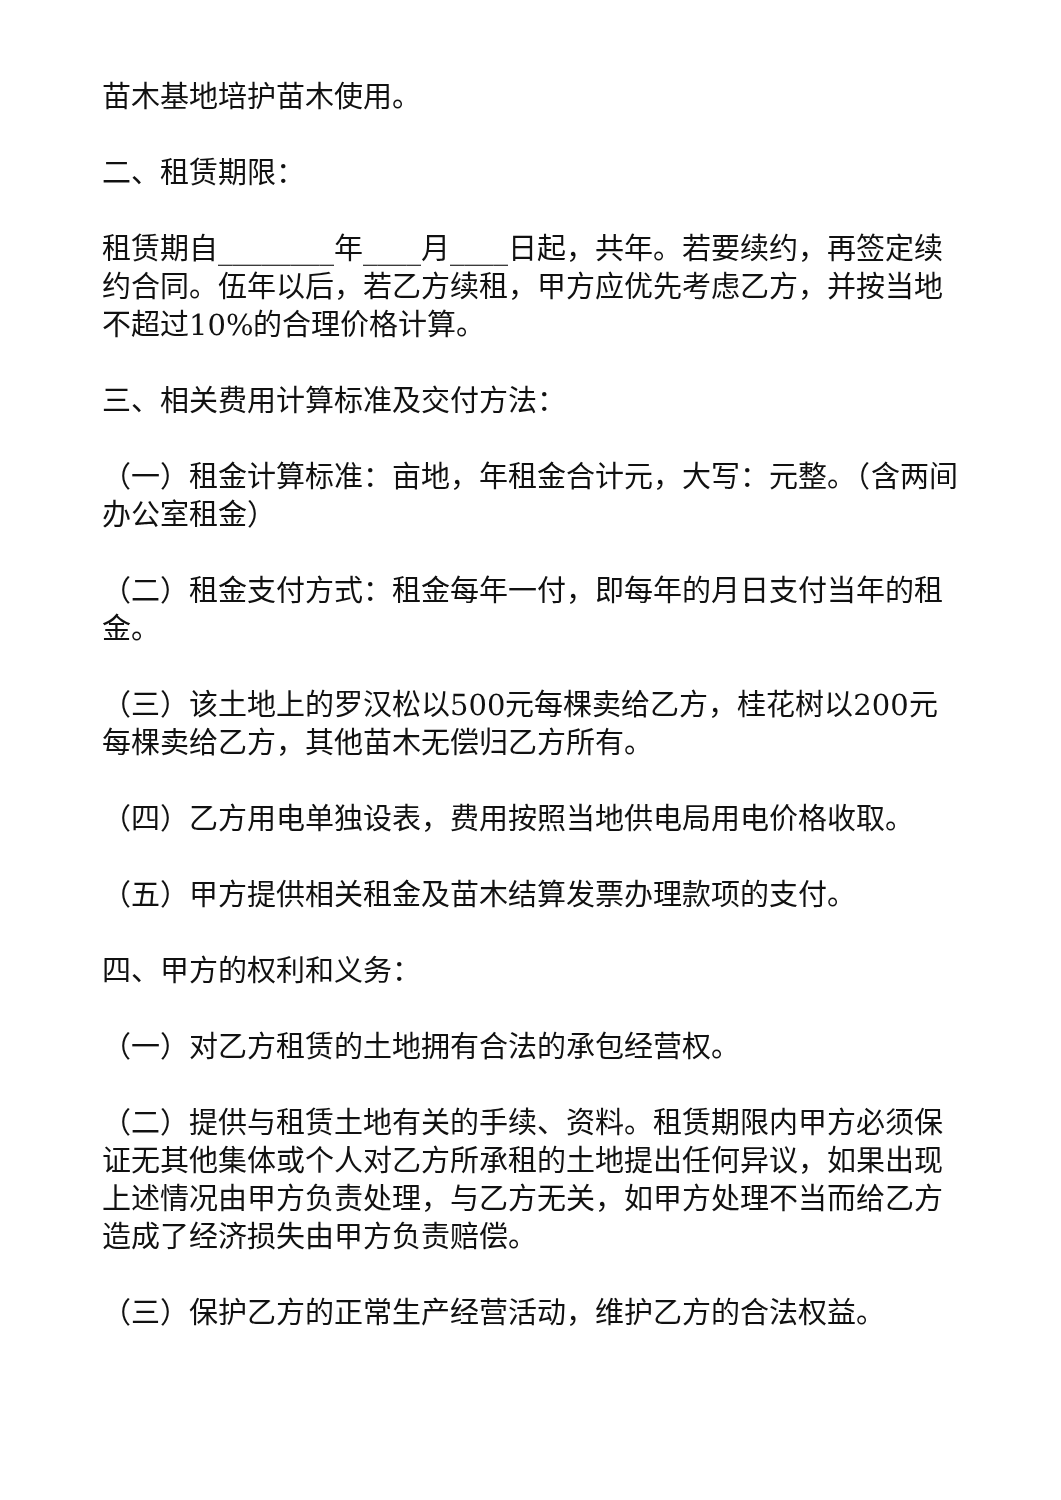苗木基地培护苗木使用。
二、租赁期限：
租赁期自________年____月____日起，共年。若要续约，再签定续约合同。伍年以后，若乙方续租，甲方应优先考虑乙方，并按当地不超过10%的合理价格计算。
三、相关费用计算标准及交付方法：
（一）租金计算标准：亩地，年租金合计元，大写：元整。（含两间办公室租金）
（二）租金支付方式：租金每年一付，即每年的月日支付当年的租金。
（三）该土地上的罗汉松以500元每棵卖给乙方，桂花树以200元每棵卖给乙方，其他苗木无偿归乙方所有。
（四）乙方用电单独设表，费用按照当地供电局用电价格收取。
（五）甲方提供相关租金及苗木结算发票办理款项的支付。
四、甲方的权利和义务：
（一）对乙方租赁的土地拥有合法的承包经营权。
（二）提供与租赁土地有关的手续、资料。租赁期限内甲方必须保证无其他集体或个人对乙方所承租的土地提出任何异议，如果出现上述情况由甲方负责处理，与乙方无关，如甲方处理不当而给乙方造成了经济损失由甲方负责赔偿。
（三）保护乙方的正常生产经营活动，维护乙方的合法权益。